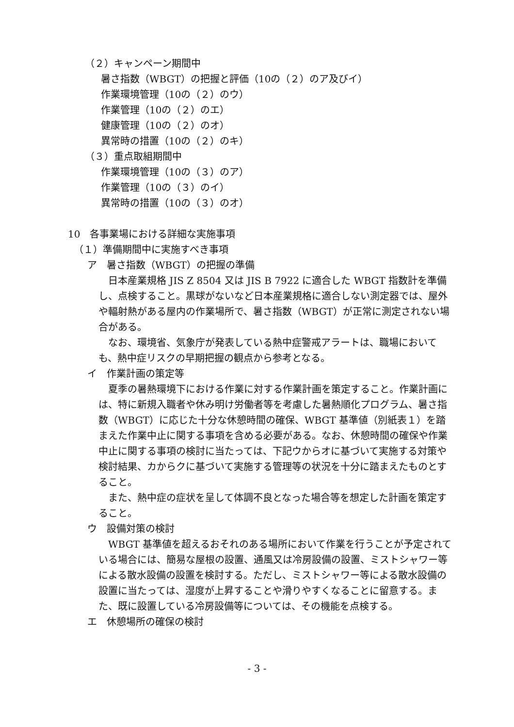（２）キャンペーン期間中
暑さ指数（WBGT）の把握と評価（10の（２）のア及びイ）
作業環境管理（10の（２）のウ）
作業管理（10の（２）のエ）
健康管理（10の（２）のオ）
異常時の措置（10の（２）のキ）
（３）重点取組期間中
作業環境管理（10の（３）のア）
作業管理（10の（３）のイ）
異常時の措置（10の（３）のオ）
10　各事業場における詳細な実施事項
（１）準備期間中に実施すべき事項
ア　暑さ指数（WBGT）の把握の準備
日本産業規格 JIS Z 8504 又は JIS B 7922 に適合した WBGT 指数計を準備し、点検すること。黒球がないなど日本産業規格に適合しない測定器では、屋外や輻射熱がある屋内の作業場所で、暑さ指数（WBGT）が正常に測定されない場合がある。
なお、環境省、気象庁が発表している熱中症警戒アラートは、職場においても、熱中症リスクの早期把握の観点から参考となる。
イ　作業計画の策定等
夏季の暑熱環境下における作業に対する作業計画を策定すること。作業計画には、特に新規入職者や休み明け労働者等を考慮した暑熱順化プログラム、暑さ指数（WBGT）に応じた十分な休憩時間の確保、WBGT 基準値（別紙表１）を踏まえた作業中止に関する事項を含める必要がある。なお、休憩時間の確保や作業中止に関する事項の検討に当たっては、下記ウからオに基づいて実施する対策や検討結果、カからクに基づいて実施する管理等の状況を十分に踏まえたものとすること。
また、熱中症の症状を呈して体調不良となった場合等を想定した計画を策定すること。
ウ　設備対策の検討
WBGT 基準値を超えるおそれのある場所において作業を行うことが予定されている場合には、簡易な屋根の設置、通風又は冷房設備の設置、ミストシャワー等による散水設備の設置を検討する。ただし、ミストシャワー等による散水設備の設置に当たっては、湿度が上昇することや滑りやすくなることに留意する。また、既に設置している冷房設備等については、その機能を点検する。
エ　休憩場所の確保の検討
- 3 -